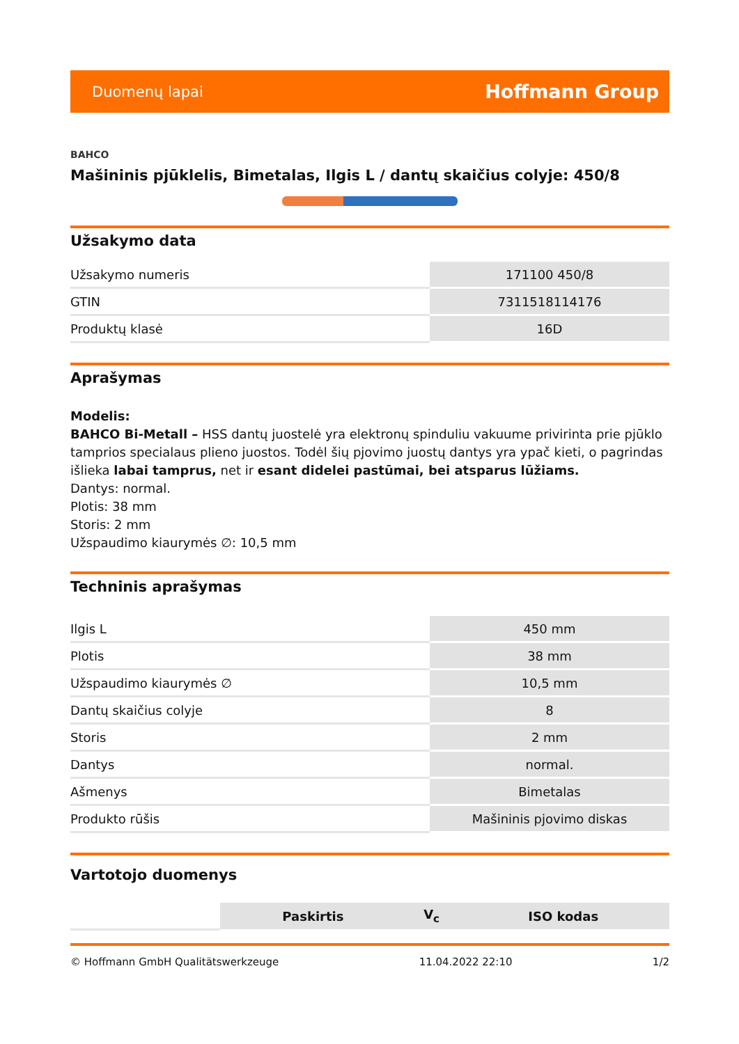Duomenų lapai Hoffmann Group
BAHCO
Mašininis pjūklelis, Bimetalas, Ilgis L / dantų skaičius colyje: 450/8
Užsakymo data
| Užsakymo numeris | 171100 450/8 |
| GTIN | 7311518114176 |
| Produktų klasė | 16D |
Aprašymas
Modelis:
BAHCO Bi-Metall – HSS dantų juostelė yra elektronų spinduliu vakuume privirinta prie pjūklo tamprios specialaus plieno juostos. Todėl šių pjovimo juostų dantys yra ypač kieti, o pagrindas išlieka labai tamprus, net ir esant didelei pastūmai, bei atsparus lūžiams.
Dantys: normal.
Plotis: 38 mm
Storis: 2 mm
Užspaudimo kiaurymės ∅: 10,5 mm
Techninis aprašymas
| Ilgis L | 450 mm |
| Plotis | 38 mm |
| Užspaudimo kiaurymės ∅ | 10,5 mm |
| Dantų skaičius colyje | 8 |
| Storis | 2 mm |
| Dantys | normal. |
| Ašmenys | Bimetalas |
| Produkto rūšis | Mašininis pjovimo diskas |
Vartotojo duomenys
| | Paskirtis | V<sub>c</sub> | ISO kodas |
© Hoffmann GmbH Qualitätswerkzeuge 11.04.2022 22:10 1/2